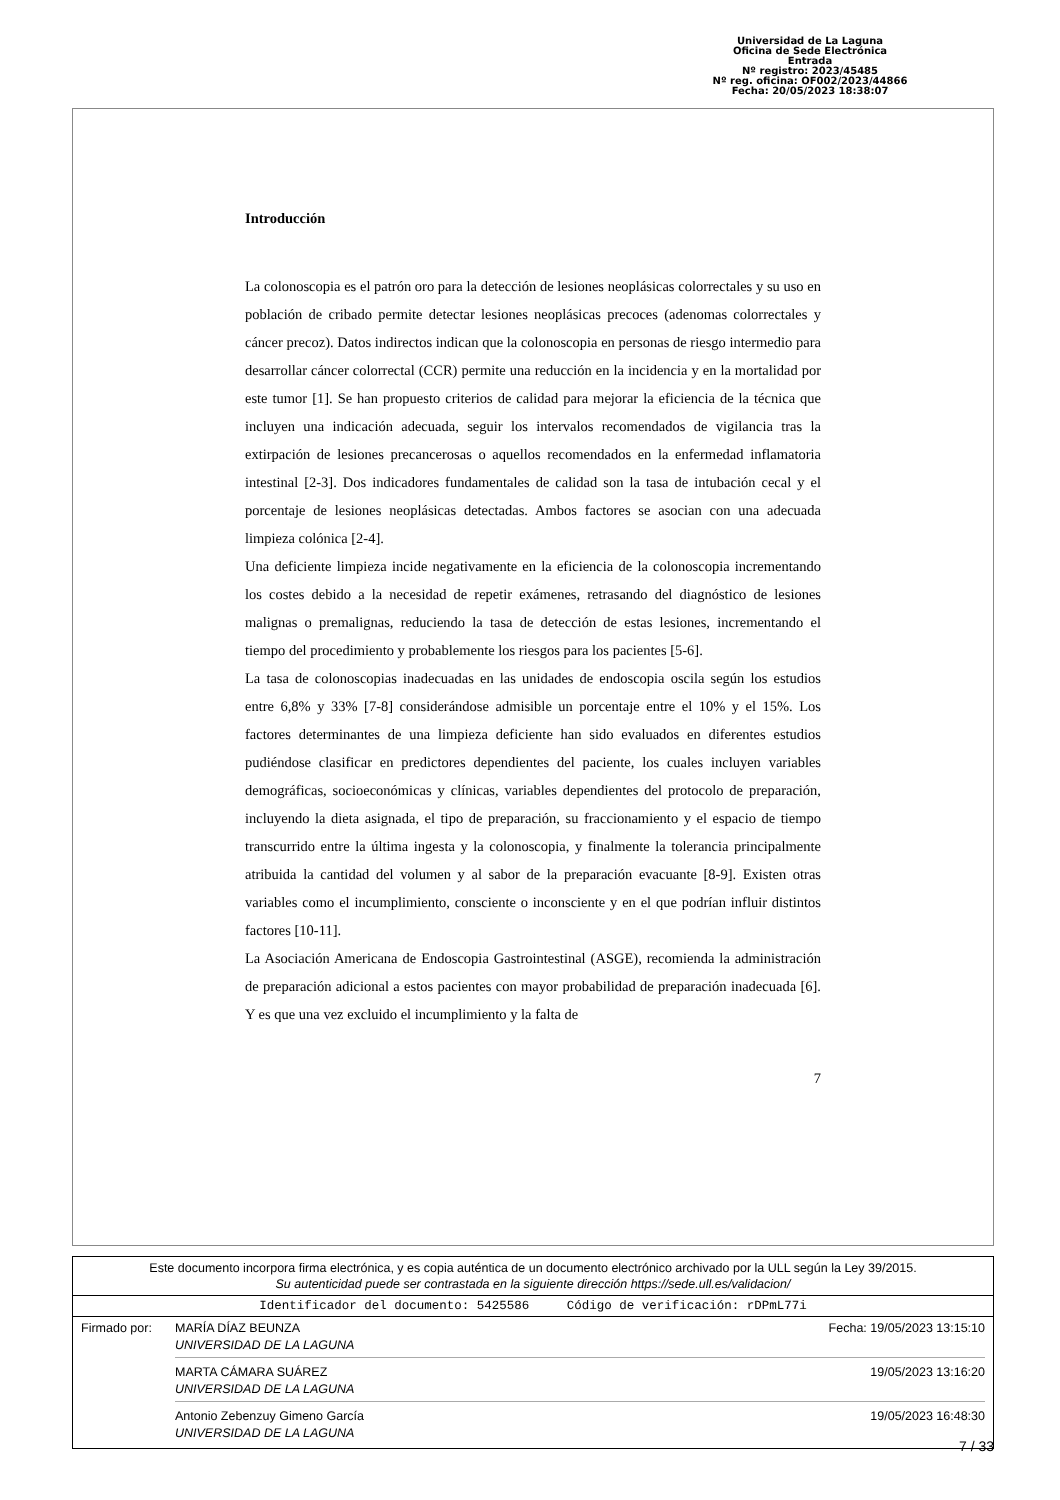Universidad de La Laguna
Oficina de Sede Electrónica
Entrada
Nº registro: 2023/45485
Nº reg. oficina: OF002/2023/44866
Fecha: 20/05/2023 18:38:07
Introducción
La colonoscopia es el patrón oro para la detección de lesiones neoplásicas colorrectales y su uso en población de cribado permite detectar lesiones neoplásicas precoces (adenomas colorrectales y cáncer precoz). Datos indirectos indican que la colonoscopia en personas de riesgo intermedio para desarrollar cáncer colorrectal (CCR) permite una reducción en la incidencia y en la mortalidad por este tumor [1]. Se han propuesto criterios de calidad para mejorar la eficiencia de la técnica que incluyen una indicación adecuada, seguir los intervalos recomendados de vigilancia tras la extirpación de lesiones precancerosas o aquellos recomendados en la enfermedad inflamatoria intestinal [2-3]. Dos indicadores fundamentales de calidad son la tasa de intubación cecal y el porcentaje de lesiones neoplásicas detectadas. Ambos factores se asocian con una adecuada limpieza colónica [2-4].
Una deficiente limpieza incide negativamente en la eficiencia de la colonoscopia incrementando los costes debido a la necesidad de repetir exámenes, retrasando del diagnóstico de lesiones malignas o premalignas, reduciendo la tasa de detección de estas lesiones, incrementando el tiempo del procedimiento y probablemente los riesgos para los pacientes [5-6].
La tasa de colonoscopias inadecuadas en las unidades de endoscopia oscila según los estudios entre 6,8% y 33% [7-8] considerándose admisible un porcentaje entre el 10% y el 15%. Los factores determinantes de una limpieza deficiente han sido evaluados en diferentes estudios pudiéndose clasificar en predictores dependientes del paciente, los cuales incluyen variables demográficas, socioeconómicas y clínicas, variables dependientes del protocolo de preparación, incluyendo la dieta asignada, el tipo de preparación, su fraccionamiento y el espacio de tiempo transcurrido entre la última ingesta y la colonoscopia, y finalmente la tolerancia principalmente atribuida la cantidad del volumen y al sabor de la preparación evacuante [8-9]. Existen otras variables como el incumplimiento, consciente o inconsciente y en el que podrían influir distintos factores [10-11].
La Asociación Americana de Endoscopia Gastrointestinal (ASGE), recomienda la administración de preparación adicional a estos pacientes con mayor probabilidad de preparación inadecuada [6]. Y es que una vez excluido el incumplimiento y la falta de
7
Este documento incorpora firma electrónica, y es copia auténtica de un documento electrónico archivado por la ULL según la Ley 39/2015.
Su autenticidad puede ser contrastada en la siguiente dirección https://sede.ull.es/validacion/
Identificador del documento: 5425586 Código de verificación: rDPmL77i
Firmado por: MARÍA DÍAZ BEUNZA
UNIVERSIDAD DE LA LAGUNA Fecha: 19/05/2023 13:15:10
MARTA CÁMARA SUÁREZ
UNIVERSIDAD DE LA LAGUNA 19/05/2023 13:16:20
Antonio Zebenzuy Gimeno García
UNIVERSIDAD DE LA LAGUNA 19/05/2023 16:48:30
7 / 33